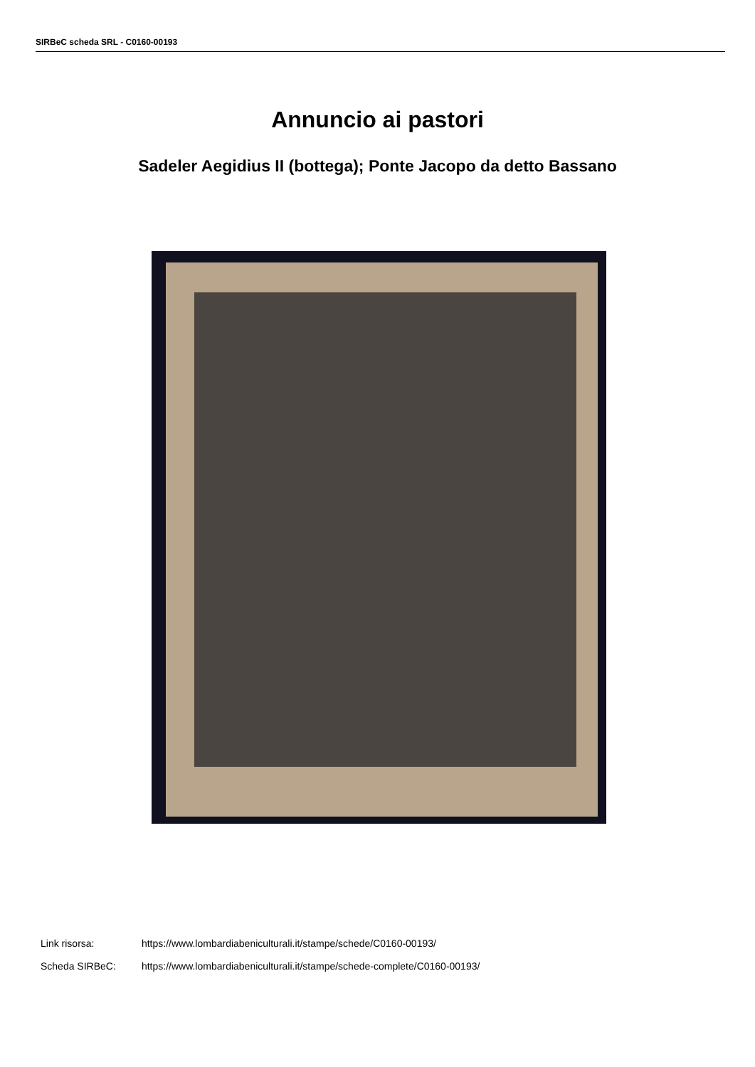SIRBeC scheda SRL - C0160-00193
Annuncio ai pastori
Sadeler Aegidius II (bottega); Ponte Jacopo da detto Bassano
Link risorsa: https://www.lombardiabeniculturali.it/stampe/schede/C0160-00193/
Scheda SIRBeC: https://www.lombardiabeniculturali.it/stampe/schede-complete/C0160-00193/